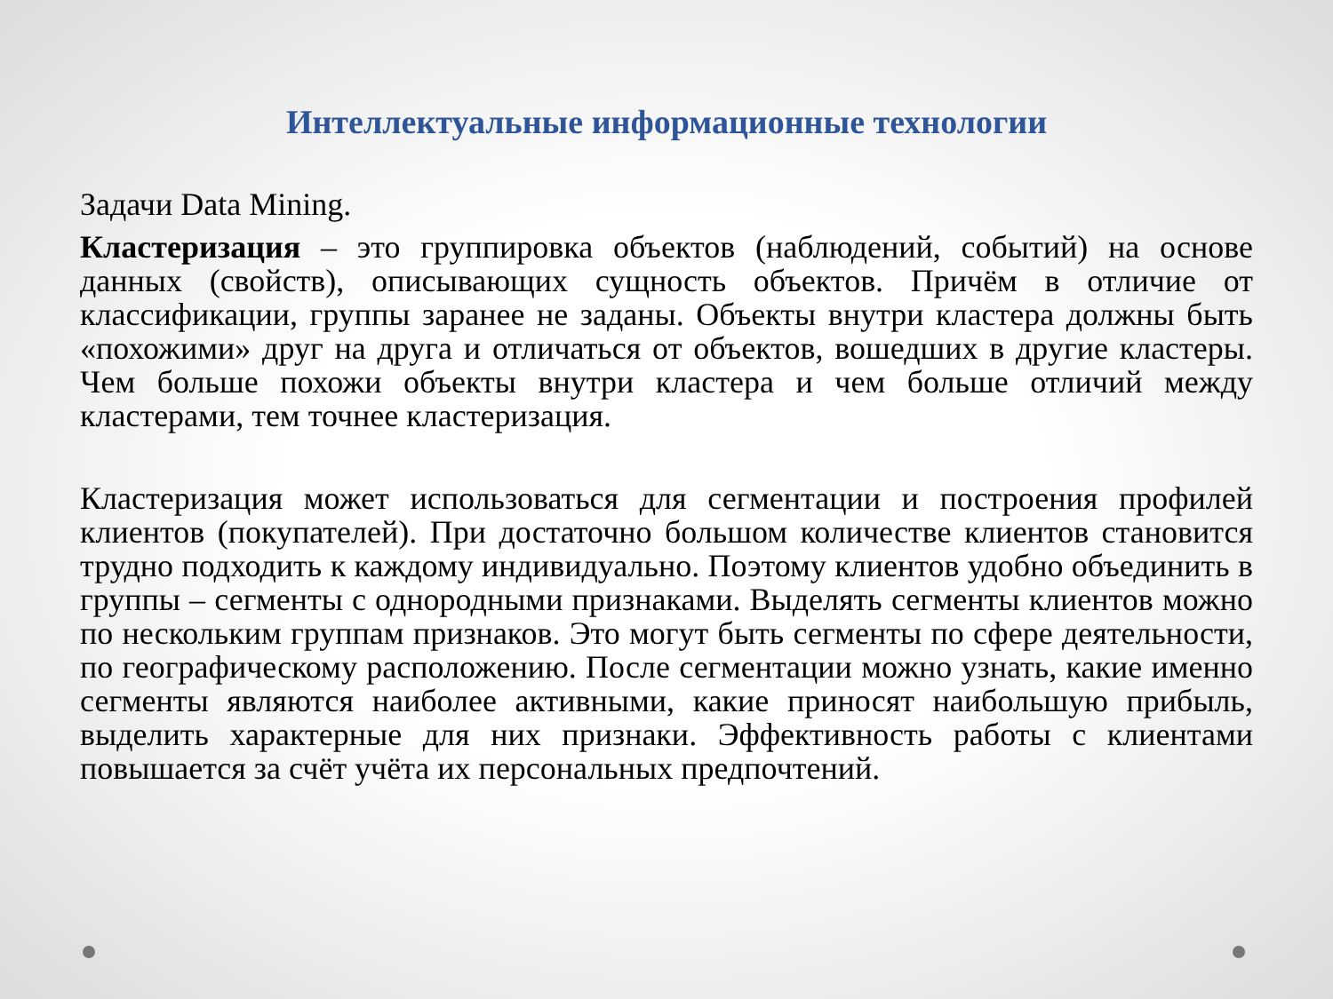Интеллектуальные информационные технологии
Задачи Data Mining.
Кластеризация – это группировка объектов (наблюдений, событий) на основе данных (свойств), описывающих сущность объектов. Причём в отличие от классификации, группы заранее не заданы. Объекты внутри кластера должны быть «похожими» друг на друга и отличаться от объектов, вошедших в другие кластеры. Чем больше похожи объекты внутри кластера и чем больше отличий между кластерами, тем точнее кластеризация.
Кластеризация может использоваться для сегментации и построения профилей клиентов (покупателей). При достаточно большом количестве клиентов становится трудно подходить к каждому индивидуально. Поэтому клиентов удобно объединить в группы – сегменты с однородными признаками. Выделять сегменты клиентов можно по нескольким группам признаков. Это могут быть сегменты по сфере деятельности, по географическому расположению. После сегментации можно узнать, какие именно сегменты являются наиболее активными, какие приносят наибольшую прибыль, выделить характерные для них признаки. Эффективность работы с клиентами повышается за счёт учёта их персональных предпочтений.